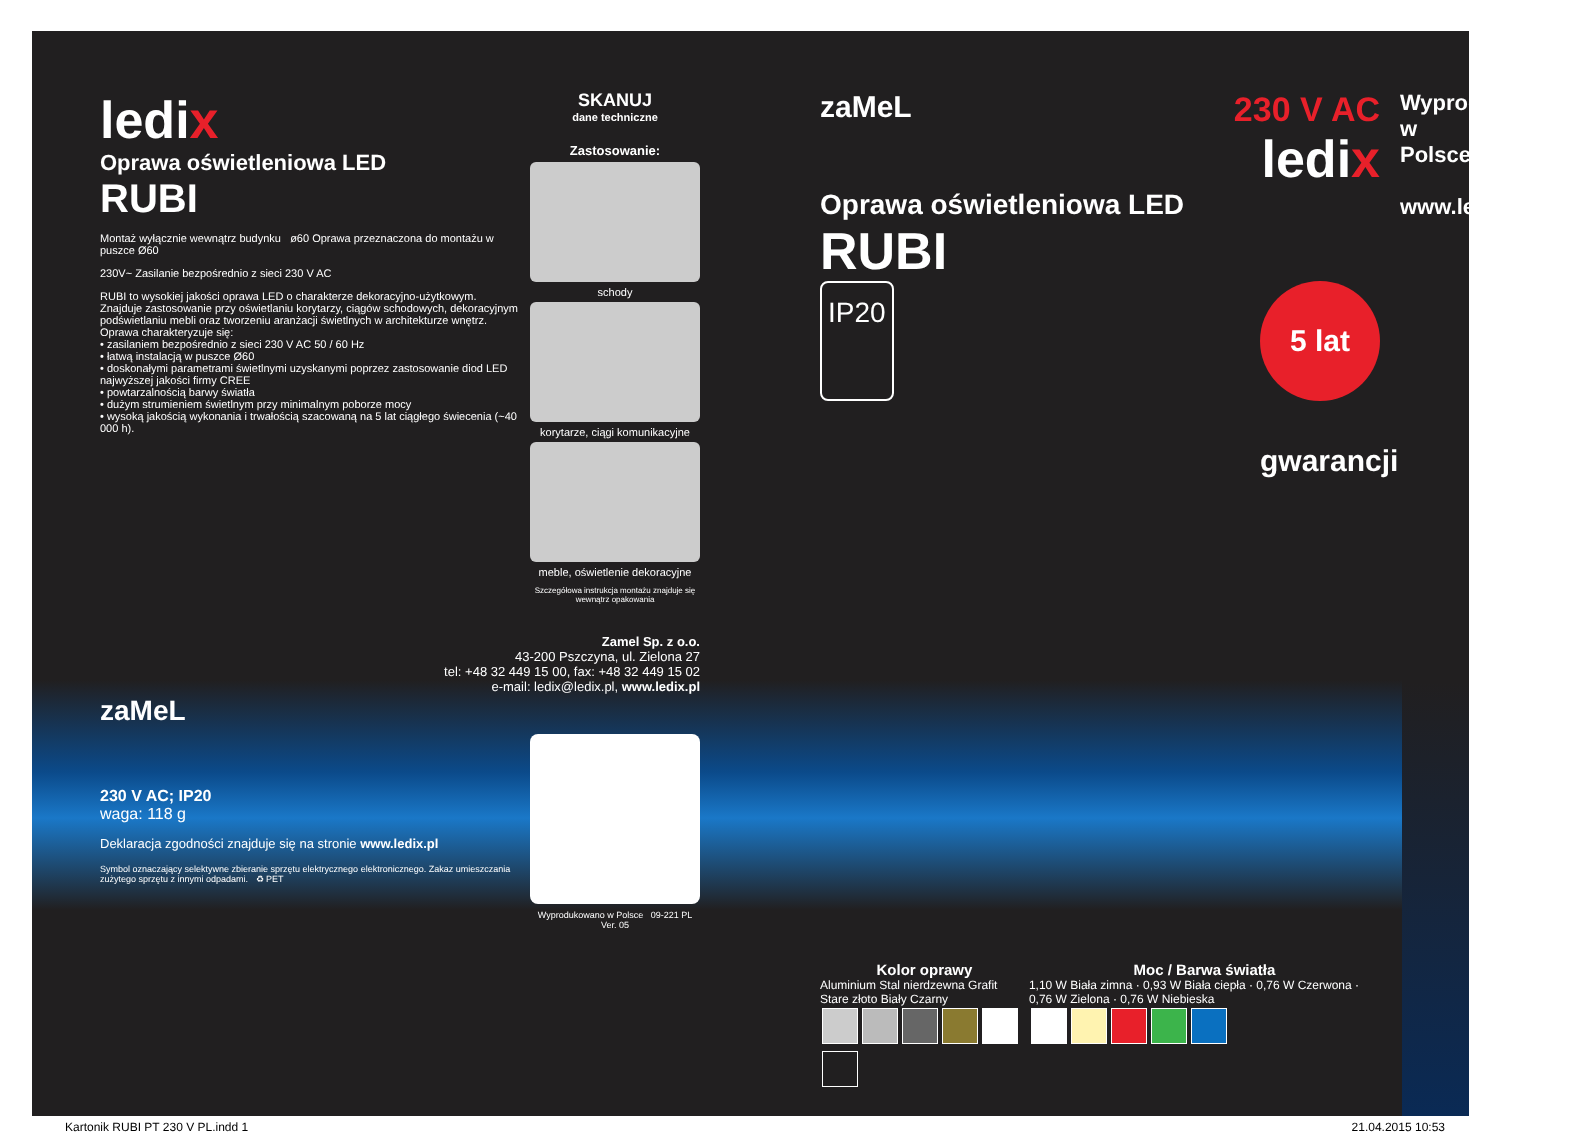ledix
Oprawa oświetleniowa LED
RUBI
Montaż wyłącznie wewnątrz budynku ø60 Oprawa przeznaczona do montażu w puszce Ø60
230V~ Zasilanie bezpośrednio z sieci 230 V AC
RUBI to wysokiej jakości oprawa LED o charakterze dekoracyjno-użytkowym. Znajduje zastosowanie przy oświetlaniu korytarzy, ciągów schodowych, dekoracyjnym podświetlaniu mebli oraz tworzeniu aranżacji świetlnych w architekturze wnętrz.
Oprawa charakteryzuje się:
• zasilaniem bezpośrednio z sieci 230 V AC 50 / 60 Hz
• łatwą instalacją w puszce Ø60
• doskonałymi parametrami świetlnymi uzyskanymi poprzez zastosowanie diod LED najwyższej jakości firmy CREE
• powtarzalnością barwy światła
• dużym strumieniem świetlnym przy minimalnym poborze mocy
• wysoką jakością wykonania i trwałością szacowaną na 5 lat ciągłego świecenia (~40 000 h).
zaMeL
230 V AC; IP20
waga: 118 g
Deklaracja zgodności znajduje się na stronie www.ledix.pl
Symbol oznaczający selektywne zbieranie sprzętu elektrycznego elektronicznego. Zakaz umieszczania zużytego sprzętu z innymi odpadami. ♻ PET
SKANUJ
dane techniczne
Zastosowanie:
schody
korytarze, ciągi komunikacyjne
meble, oświetlenie dekoracyjne
Szczegółowa instrukcja montażu znajduje się wewnątrz opakowania
Zamel Sp. z o.o.
43-200 Pszczyna, ul. Zielona 27
tel: +48 32 449 15 00, fax: +48 32 449 15 02
e-mail: ledix@ledix.pl, www.ledix.pl
Wyprodukowano w Polsce 09-221 PL Ver. 05
zaMeL 230 V AC
ledix
Oprawa oświetleniowa LED
RUBI
IP20 5 lat gwarancji
Kolor oprawy
Aluminium Stal nierdzewna Grafit Stare złoto Biały Czarny
Moc / Barwa światła
1,10 W Biała zimna · 0,93 W Biała ciepła · 0,76 W Czerwona · 0,76 W Zielona · 0,76 W Niebieska
Wyprodukowano w Polsce
www.ledix.pl
Kartonik RUBI PT 230 V PL.indd 1 21.04.2015 10:53